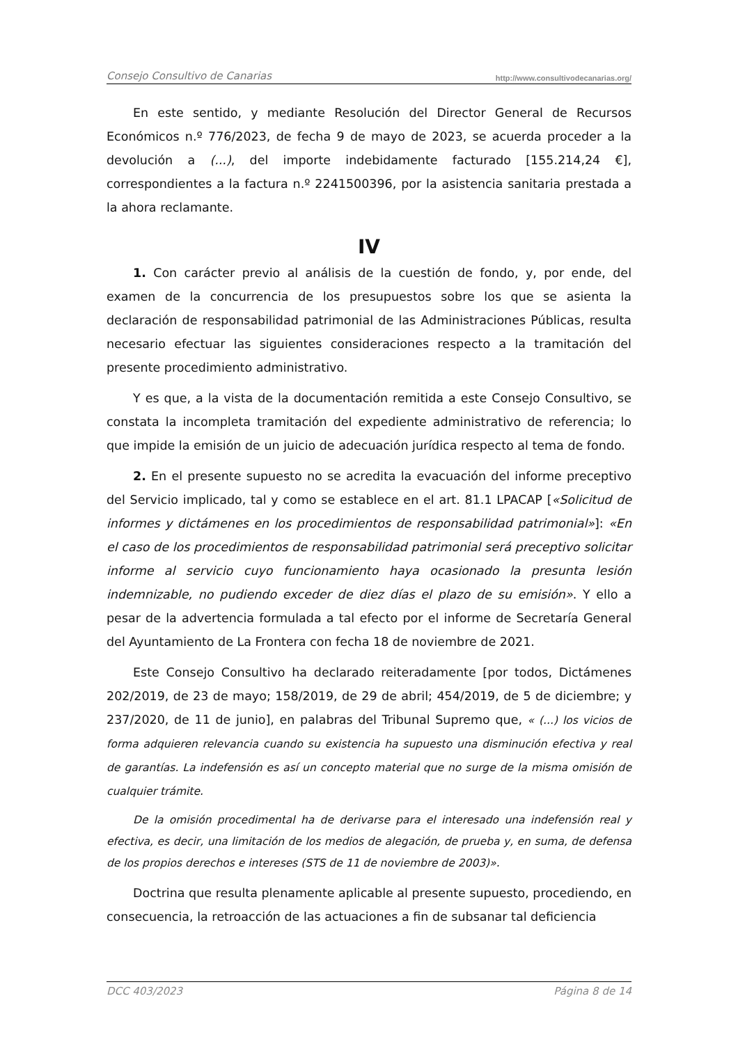Consejo Consultivo de Canarias http://www.consultivodecanarias.org/
En este sentido, y mediante Resolución del Director General de Recursos Económicos n.º 776/2023, de fecha 9 de mayo de 2023, se acuerda proceder a la devolución a (...), del importe indebidamente facturado [155.214,24 €], correspondientes a la factura n.º 2241500396, por la asistencia sanitaria prestada a la ahora reclamante.
IV
1. Con carácter previo al análisis de la cuestión de fondo, y, por ende, del examen de la concurrencia de los presupuestos sobre los que se asienta la declaración de responsabilidad patrimonial de las Administraciones Públicas, resulta necesario efectuar las siguientes consideraciones respecto a la tramitación del presente procedimiento administrativo.
Y es que, a la vista de la documentación remitida a este Consejo Consultivo, se constata la incompleta tramitación del expediente administrativo de referencia; lo que impide la emisión de un juicio de adecuación jurídica respecto al tema de fondo.
2. En el presente supuesto no se acredita la evacuación del informe preceptivo del Servicio implicado, tal y como se establece en el art. 81.1 LPACAP [«Solicitud de informes y dictámenes en los procedimientos de responsabilidad patrimonial»]: «En el caso de los procedimientos de responsabilidad patrimonial será preceptivo solicitar informe al servicio cuyo funcionamiento haya ocasionado la presunta lesión indemnizable, no pudiendo exceder de diez días el plazo de su emisión». Y ello a pesar de la advertencia formulada a tal efecto por el informe de Secretaría General del Ayuntamiento de La Frontera con fecha 18 de noviembre de 2021.
Este Consejo Consultivo ha declarado reiteradamente [por todos, Dictámenes 202/2019, de 23 de mayo; 158/2019, de 29 de abril; 454/2019, de 5 de diciembre; y 237/2020, de 11 de junio], en palabras del Tribunal Supremo que, « (...) los vicios de forma adquieren relevancia cuando su existencia ha supuesto una disminución efectiva y real de garantías. La indefensión es así un concepto material que no surge de la misma omisión de cualquier trámite.
De la omisión procedimental ha de derivarse para el interesado una indefensión real y efectiva, es decir, una limitación de los medios de alegación, de prueba y, en suma, de defensa de los propios derechos e intereses (STS de 11 de noviembre de 2003)».
Doctrina que resulta plenamente aplicable al presente supuesto, procediendo, en consecuencia, la retroacción de las actuaciones a fin de subsanar tal deficiencia
DCC 403/2023 Página 8 de 14